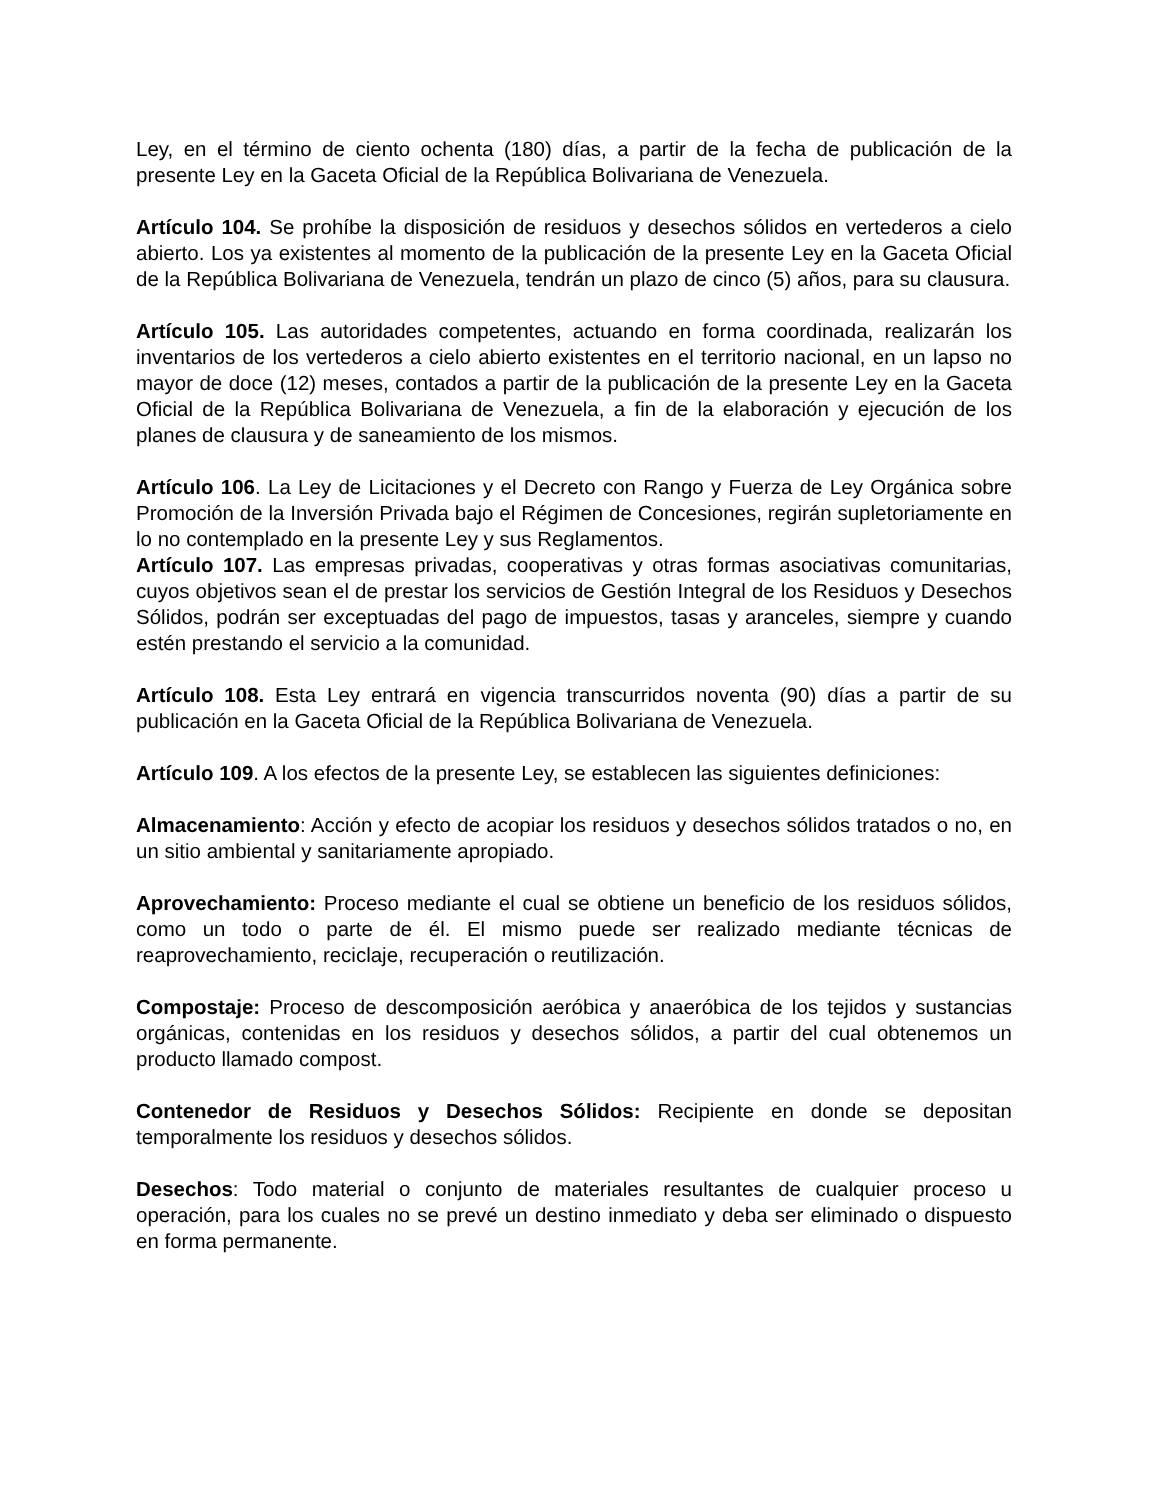Ley, en el término de ciento ochenta (180) días, a partir de la fecha de publicación de la presente Ley en la Gaceta Oficial de la República Bolivariana de Venezuela.
Artículo 104. Se prohíbe la disposición de residuos y desechos sólidos en vertederos a cielo abierto. Los ya existentes al momento de la publicación de la presente Ley en la Gaceta Oficial de la República Bolivariana de Venezuela, tendrán un plazo de cinco (5) años, para su clausura.
Artículo 105. Las autoridades competentes, actuando en forma coordinada, realizarán los inventarios de los vertederos a cielo abierto existentes en el territorio nacional, en un lapso no mayor de doce (12) meses, contados a partir de la publicación de la presente Ley en la Gaceta Oficial de la República Bolivariana de Venezuela, a fin de la elaboración y ejecución de los planes de clausura y de saneamiento de los mismos.
Artículo 106. La Ley de Licitaciones y el Decreto con Rango y Fuerza de Ley Orgánica sobre Promoción de la Inversión Privada bajo el Régimen de Concesiones, regirán supletoriamente en lo no contemplado en la presente Ley y sus Reglamentos.
Artículo 107. Las empresas privadas, cooperativas y otras formas asociativas comunitarias, cuyos objetivos sean el de prestar los servicios de Gestión Integral de los Residuos y Desechos Sólidos, podrán ser exceptuadas del pago de impuestos, tasas y aranceles, siempre y cuando estén prestando el servicio a la comunidad.
Artículo 108. Esta Ley entrará en vigencia transcurridos noventa (90) días a partir de su publicación en la Gaceta Oficial de la República Bolivariana de Venezuela.
Artículo 109. A los efectos de la presente Ley, se establecen las siguientes definiciones:
Almacenamiento: Acción y efecto de acopiar los residuos y desechos sólidos tratados o no, en un sitio ambiental y sanitariamente apropiado.
Aprovechamiento: Proceso mediante el cual se obtiene un beneficio de los residuos sólidos, como un todo o parte de él. El mismo puede ser realizado mediante técnicas de reaprovechamiento, reciclaje, recuperación o reutilización.
Compostaje: Proceso de descomposición aeróbica y anaeróbica de los tejidos y sustancias orgánicas, contenidas en los residuos y desechos sólidos, a partir del cual obtenemos un producto llamado compost.
Contenedor de Residuos y Desechos Sólidos: Recipiente en donde se depositan temporalmente los residuos y desechos sólidos.
Desechos: Todo material o conjunto de materiales resultantes de cualquier proceso u operación, para los cuales no se prevé un destino inmediato y deba ser eliminado o dispuesto en forma permanente.